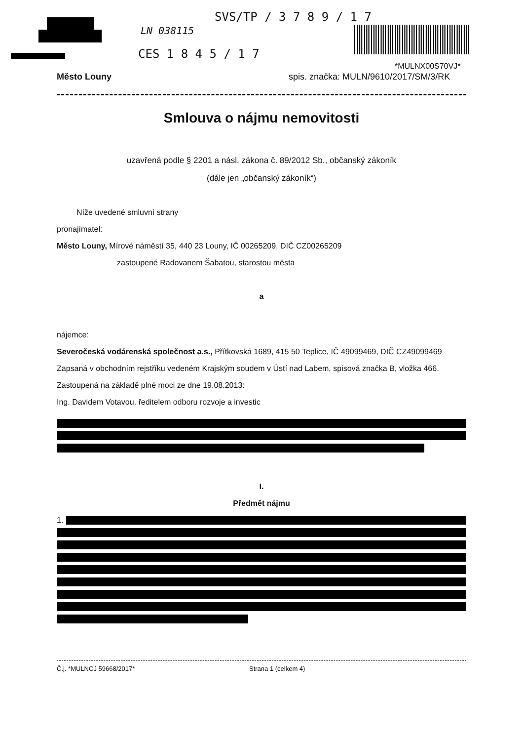SVS/TP / 3 7 8 9 / 1 7
LN 038115
CES 1 8 4 5 / 1 7
*MULNX00S70VJ*
Město Louny
spis. značka: MULN/9610/2017/SM/3/RK
Smlouva o nájmu nemovitosti
uzavřená podle § 2201 a násl. zákona č. 89/2012 Sb., občanský zákoník
(dále jen „občanský zákoník“)
Níže uvedené smluvní strany
pronajímatel:
Město Louny, Mírové náměstí 35, 440 23 Louny, IČ 00265209, DIČ CZ00265209
zastoupené Radovanem Šabatou, starostou města
a
nájemce:
Severočeská vodárenská společnost a.s., Přítkovská 1689, 415 50 Teplice, IČ 49099469, DIČ CZ49099469
Zapsaná v obchodním rejstříku vedeném Krajským soudem v Ústí nad Labem, spisová značka B, vložka 466.
Zastoupená na základě plné moci ze dne 19.08.2013:
Ing. Davidem Votavou, ředitelem odboru rozvoje a investic
I.
Předmět nájmu
1.
Č.j. *MULNCJ 59668/2017* Strana 1 (celkem 4)